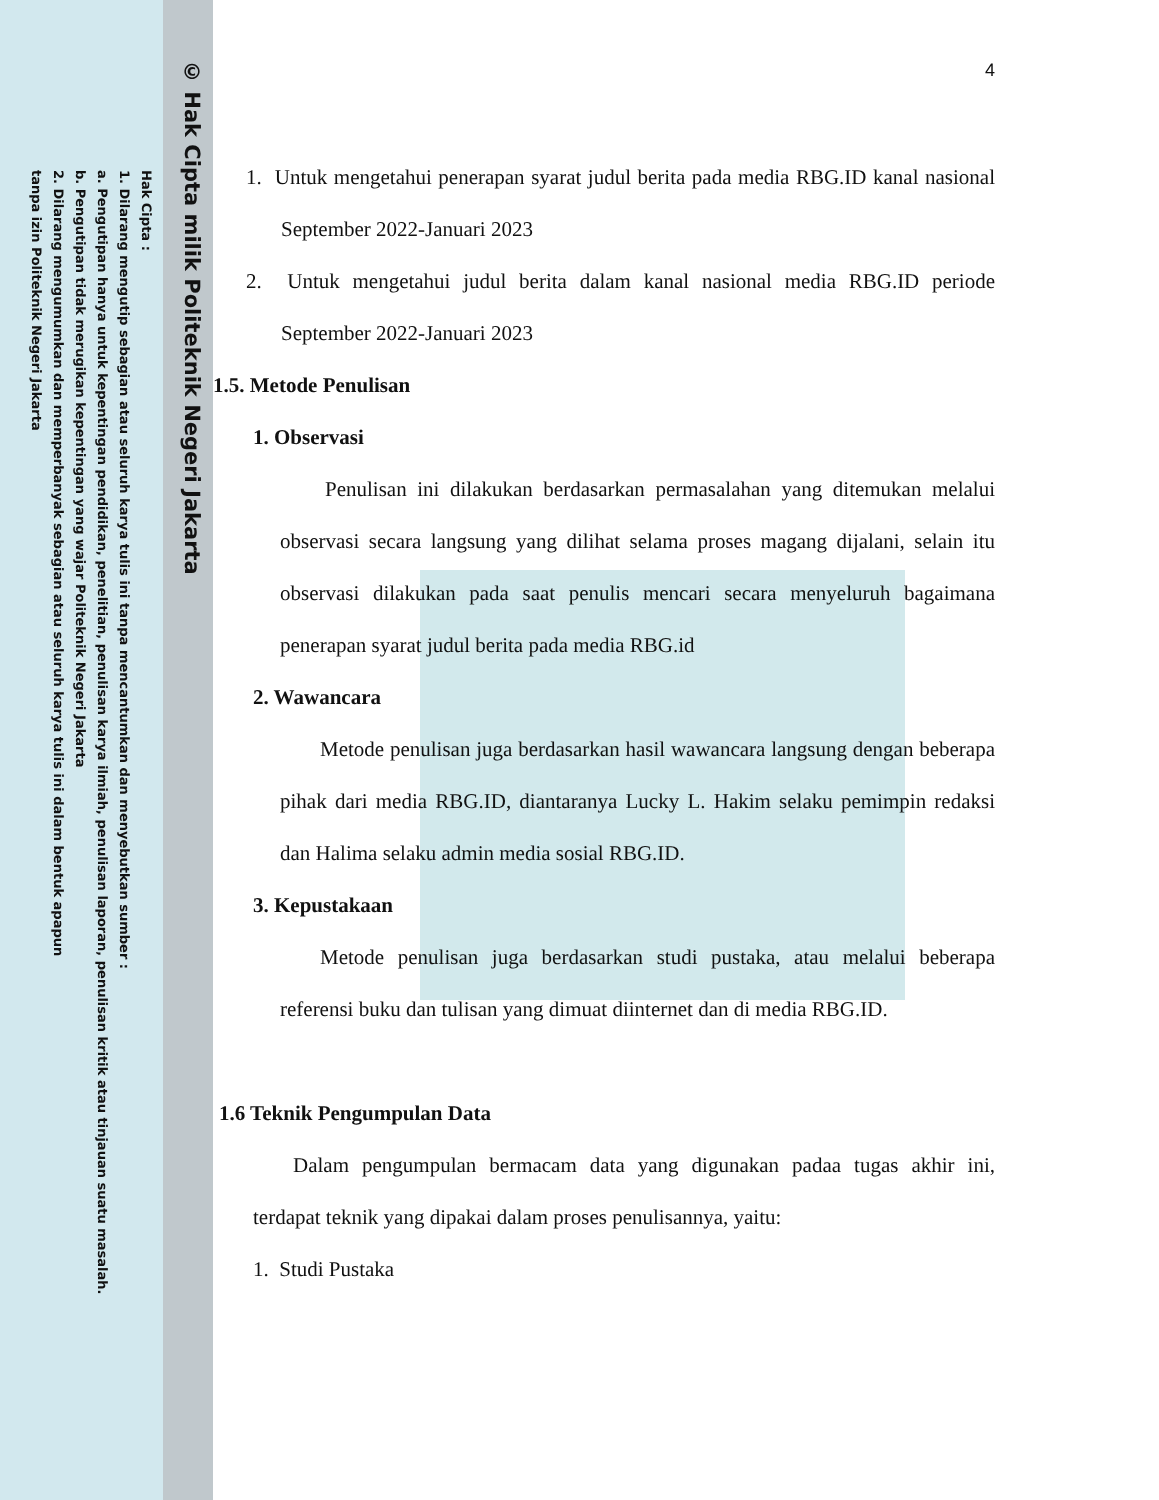© Hak Cipta milik Politeknik Negeri Jakarta
Hak Cipta :
1. Dilarang mengutip sebagian atau seluruh karya tulis ini tanpa mencantumkan dan menyebutkan sumber :
a. Pengutipan hanya untuk kepentingan pendidikan, penelitian, penulisan karya ilmiah, penulisan laporan, penulisan kritik atau tinjauan suatu masalah.
b. Pengutipan tidak merugikan kepentingan yang wajar Politeknik Negeri Jakarta
2. Dilarang mengumumkan dan memperbanyak sebagian atau seluruh karya tulis ini dalam bentuk apapun
tanpa izin Politeknik Negeri Jakarta
4
1. Untuk mengetahui penerapan syarat judul berita pada media RBG.ID kanal nasional September 2022-Januari 2023
2. Untuk mengetahui judul berita dalam kanal nasional media RBG.ID periode September 2022-Januari 2023
1.5. Metode Penulisan
1. Observasi
Penulisan ini dilakukan berdasarkan permasalahan yang ditemukan melalui observasi secara langsung yang dilihat selama proses magang dijalani, selain itu observasi dilakukan pada saat penulis mencari secara menyeluruh bagaimana penerapan syarat judul berita pada media RBG.id
2. Wawancara
Metode penulisan juga berdasarkan hasil wawancara langsung dengan beberapa pihak dari media RBG.ID, diantaranya Lucky L. Hakim selaku pemimpin redaksi dan Halima selaku admin media sosial RBG.ID.
3. Kepustakaan
Metode penulisan juga berdasarkan studi pustaka, atau melalui beberapa referensi buku dan tulisan yang dimuat diinternet dan di media RBG.ID.
1.6 Teknik Pengumpulan Data
Dalam pengumpulan bermacam data yang digunakan padaa tugas akhir ini, terdapat teknik yang dipakai dalam proses penulisannya, yaitu:
1. Studi Pustaka